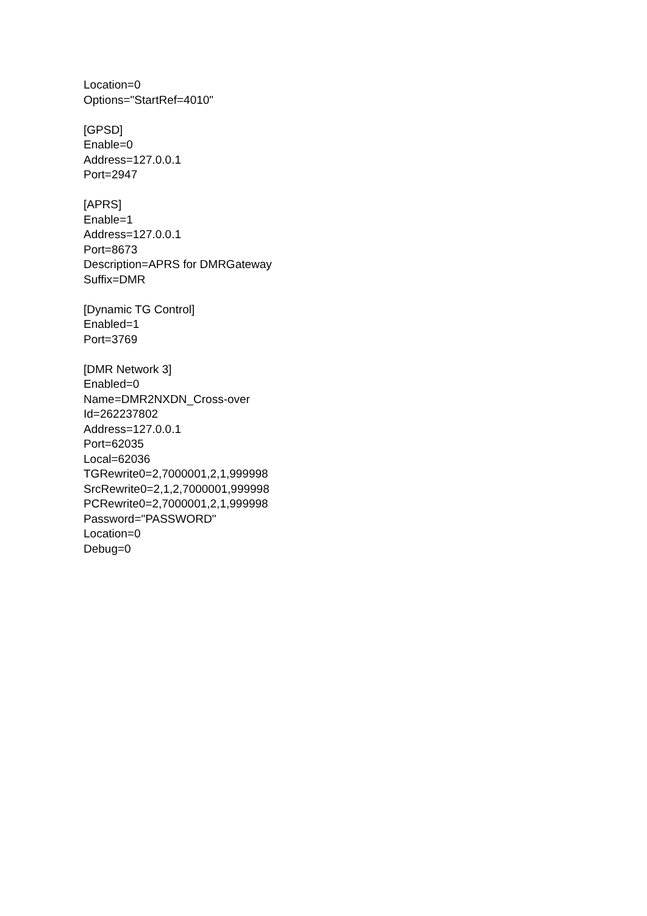Location=0
Options="StartRef=4010"
[GPSD]
Enable=0
Address=127.0.0.1
Port=2947
[APRS]
Enable=1
Address=127.0.0.1
Port=8673
Description=APRS for DMRGateway
Suffix=DMR
[Dynamic TG Control]
Enabled=1
Port=3769
[DMR Network 3]
Enabled=0
Name=DMR2NXDN_Cross-over
Id=262237802
Address=127.0.0.1
Port=62035
Local=62036
TGRewrite0=2,7000001,2,1,999998
SrcRewrite0=2,1,2,7000001,999998
PCRewrite0=2,7000001,2,1,999998
Password="PASSWORD"
Location=0
Debug=0